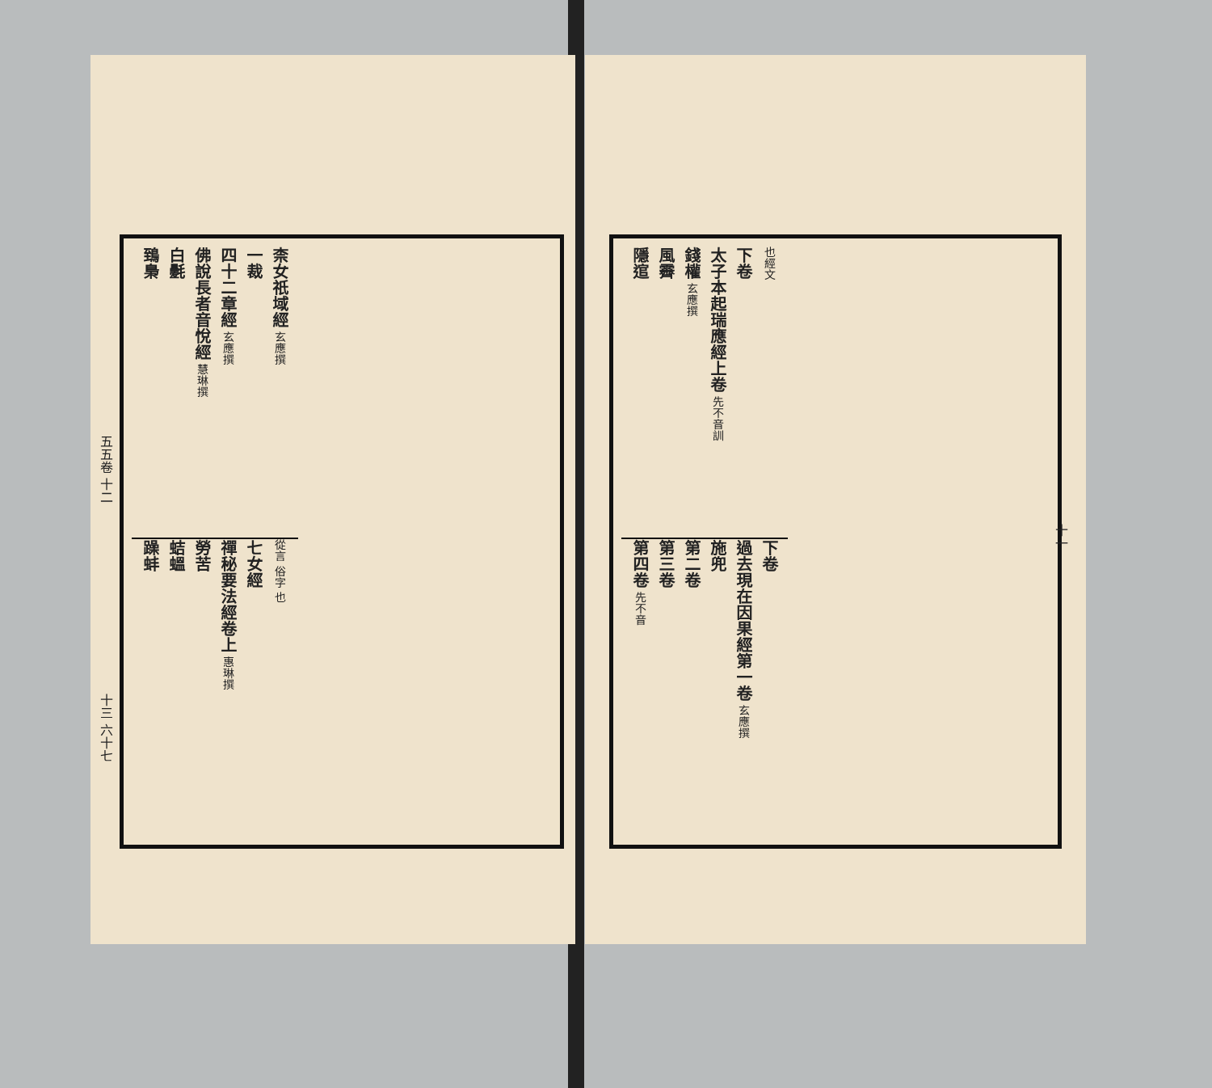柰女祇域經 玄應撰
一裁
四十二章經 玄應撰
佛說長者音悅經 慧琳撰
白氎
鵄梟
從言 俗字 也
七女經
禪秘要法經卷上 惠琳撰
勞苦
蛣蝹
躁蚌
五五卷 十二
十三 六十七
也經文
下卷
太子本起瑞應經上卷 先不音訓
錢權 玄應撰
風霽
隱逭
下卷
過去現在因果經第一卷 玄應撰
施兜
第二卷
第三卷
第四卷 先不音
十一